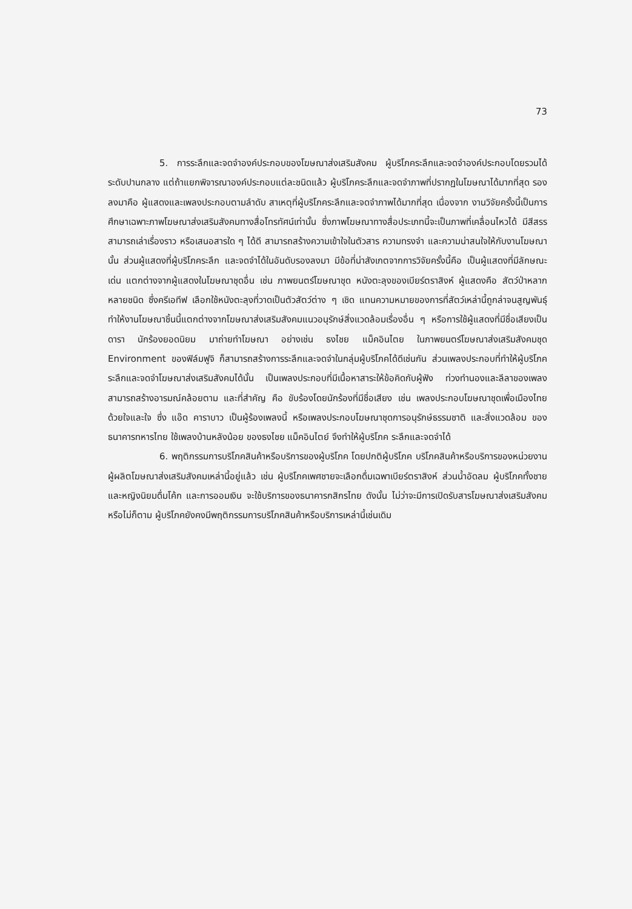73
5. การระลึกและจดจำองค์ประกอบของโฆษณาส่งเสริมสังคม ผู้บริโภคระลึกและจดจำองค์ประกอบโดยรวมได้ระดับปานกลาง แต่ถ้าแยกพิจารณาองค์ประกอบแต่ละชนิดแล้ว ผู้บริโภคระลึกและจดจำภาพที่ปรากฏในโฆษณาได้มากที่สุด รองลงมาคือ ผู้แสดงและเพลงประกอบตามลำดับ สาเหตุที่ผู้บริโภคระลึกและจดจำภาพได้มากที่สุด เนื่องจาก งานวิจัยครั้งนี้เป็นการศึกษาเฉพาะภาพโฆษณาส่งเสริมสังคมทางสื่อโทรทัศน์เท่านั้น ซึ่งภาพโฆษณาทางสื่อประเภทนี้จะเป็นภาพที่เคลื่อนไหวได้ มีสีสรร สามารถเล่าเรื่องราว หรือเสนอสารใด ๆ ได้ดี สามารถสร้างความเข้าใจในตัวสาร ความทรงจำ และความน่าสนใจให้กับงานโฆษณานั้น ส่วนผู้แสดงที่ผู้บริโภคระลึก และจดจำได้ในอันดับรองลงมา มีข้อที่น่าสังเกตจากการวิจัยครั้งนี้คือ เป็นผู้แสดงที่มีลักษณะเด่น แตกต่างจากผู้แสดงในโฆษณาชุดอื่น เช่น ภาพยนตร์โฆษณาชุด หนังตะลุงของเบียร์ตราสิงห์ ผู้แสดงคือ สัตว์ป่าหลากหลายชนิด ซึ่งครีเอทีฟ เลือกใช้หนังตะลุงที่วาดเป็นตัวสัตว์ต่าง ๆ เชิด แทนความหมายของการที่สัตว์เหล่านี้ถูกล่าจนสูญพันธุ์ ทำให้งานโฆษณาชิ้นนี้แตกต่างจากโฆษณาส่งเสริมสังคมแนวอนุรักษ์สิ่งแวดล้อมเรื่องอื่น ๆ หรือการใช้ผู้แสดงที่มีชื่อเสียงเป็นดารา นักร้องยอดนิยม มาถ่ายทำโฆษณา อย่างเช่น ธงไชย แม็คอินไตย ในภาพยนตร์โฆษณาส่งเสริมสังคมชุด Environment ของฟิล์มฟูจิ ก็สามารถสร้างการระลึกและจดจำในกลุ่มผู้บริโภคได้ดีเช่นกัน ส่วนเพลงประกอบที่ทำให้ผู้บริโภคระลึกและจดจำโฆษณาส่งเสริมสังคมได้นั้น เป็นเพลงประกอบที่มีเนื้อหาสาระให้ข้อคิดกับผู้ฟัง ท่วงทำนองและลีลาของเพลงสามารถสร้างอารมณ์คล้อยตาม และที่สำคัญ คือ ขับร้องโดยนักร้องที่มีชื่อเสียง เช่น เพลงประกอบโฆษณาชุดเพื่อเมืองไทยด้วยใจและใจ ซึ่ง แอ๊ด คาราบาว เป็นผู้ร้องเพลงนี้ หรือเพลงประกอบโฆษณาชุดการอนุรักษ์ธรรมชาติ และสิ่งแวดล้อม ของธนาคารทหารไทย ใช้เพลงบ้านหลังน้อย ของธงไชย แม็คอินไตย์ จึงทำให้ผู้บริโภค ระลึกและจดจำได้
6. พฤติกรรมการบริโภคสินค้าหรือบริการของผู้บริโภค โดยปกติผู้บริโภค บริโภคสินค้าหรือบริการของหน่วยงานผู้ผลิตโฆษณาส่งเสริมสังคมเหล่านี้อยู่แล้ว เช่น ผู้บริโภคเพศชายจะเลือกดื่มเฉพาเบียร์ตราสิงห์ ส่วนน้ำอัดลม ผู้บริโภคทั้งชายและหญิงนิยมดื่มโค้ก และการออมเงิน จะใช้บริการของธนาคารกสิกรไทย ดังนั้น ไม่ว่าจะมีการเปิดรับสารโฆษณาส่งเสริมสังคมหรือไม่ก็ตาม ผู้บริโภคยังคงมีพฤติกรรมการบริโภคสินค้าหรือบริการเหล่านี้เช่นเดิม